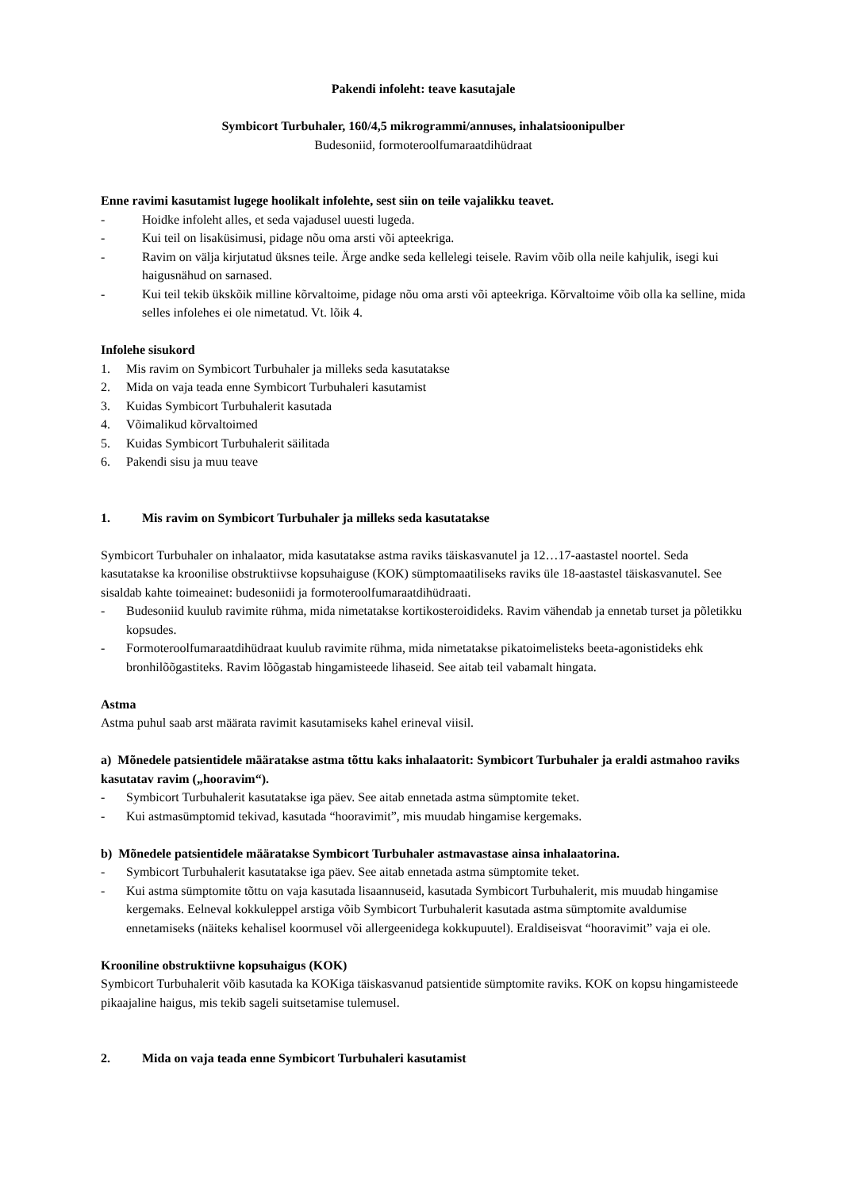Pakendi infoleht: teave kasutajale
Symbicort Turbuhaler, 160/4,5 mikrogrammi/annuses, inhalatsioonipulber
Budesoniid, formoteroolfumaraatdihüdraat
Enne ravimi kasutamist lugege hoolikalt infolehte, sest siin on teile vajalikku teavet.
- Hoidke infoleht alles, et seda vajadusel uuesti lugeda.
- Kui teil on lisaküsimusi, pidage nõu oma arsti või apteekriga.
- Ravim on välja kirjutatud üksnes teile. Ärge andke seda kellelegi teisele. Ravim võib olla neile kahjulik, isegi kui haigusnähud on sarnased.
- Kui teil tekib ükskõik milline kõrvaltoime, pidage nõu oma arsti või apteekriga. Kõrvaltoime võib olla ka selline, mida selles infolehes ei ole nimetatud. Vt. lõik 4.
Infolehe sisukord
1. Mis ravim on Symbicort Turbuhaler ja milleks seda kasutatakse
2. Mida on vaja teada enne Symbicort Turbuhaleri kasutamist
3. Kuidas Symbicort Turbuhalerit kasutada
4. Võimalikud kõrvaltoimed
5. Kuidas Symbicort Turbuhalerit säilitada
6. Pakendi sisu ja muu teave
1. Mis ravim on Symbicort Turbuhaler ja milleks seda kasutatakse
Symbicort Turbuhaler on inhalaator, mida kasutatakse astma raviks täiskasvanutel ja 12…17-aastastel noortel. Seda kasutatakse ka kroonilise obstruktiivse kopsuhaiguse (KOK) sümptomaatiliseks raviks üle 18-aastastel täiskasvanutel. See sisaldab kahte toimeainet: budesoniidi ja formoteroolfumaraatdihüdraati.
- Budesoniid kuulub ravimite rühma, mida nimetatakse kortikosteroidideks. Ravim vähendab ja ennetab turset ja põletikku kopsudes.
- Formoteroolfumaraatdihüdraat kuulub ravimite rühma, mida nimetatakse pikatoimelisteks beeta-agonistideks ehk bronhilõõgastiteks. Ravim lõõgastab hingamisteede lihaseid. See aitab teil vabamalt hingata.
Astma
Astma puhul saab arst määrata ravimit kasutamiseks kahel erineval viisil.
a) Mõnedele patsientidele määratakse astma tõttu kaks inhalaatorit: Symbicort Turbuhaler ja eraldi astmahoo raviks kasutatav ravim („hooravim“).
- Symbicort Turbuhalerit kasutatakse iga päev. See aitab ennetada astma sümptomite teket.
- Kui astmasümptomid tekivad, kasutada “hooravimit”, mis muudab hingamise kergemaks.
b) Mõnedele patsientidele määratakse Symbicort Turbuhaler astmavastase ainsa inhalaatorina.
- Symbicort Turbuhalerit kasutatakse iga päev. See aitab ennetada astma sümptomite teket.
- Kui astma sümptomite tõttu on vaja kasutada lisaannuseid, kasutada Symbicort Turbuhalerit, mis muudab hingamise kergemaks. Eelneval kokkuleppel arstiga võib Symbicort Turbuhalerit kasutada astma sümptomite avaldumise ennetamiseks (näiteks kehalisel koormusel või allergeenidega kokkupuutel). Eraldiseisvat “hooravimit” vaja ei ole.
Krooniline obstruktiivne kopsuhaigus (KOK)
Symbicort Turbuhalerit võib kasutada ka KOKiga täiskasvanud patsientide sümptomite raviks. KOK on kopsu hingamisteede pikaajaline haigus, mis tekib sageli suitsetamise tulemusel.
2. Mida on vaja teada enne Symbicort Turbuhaleri kasutamist